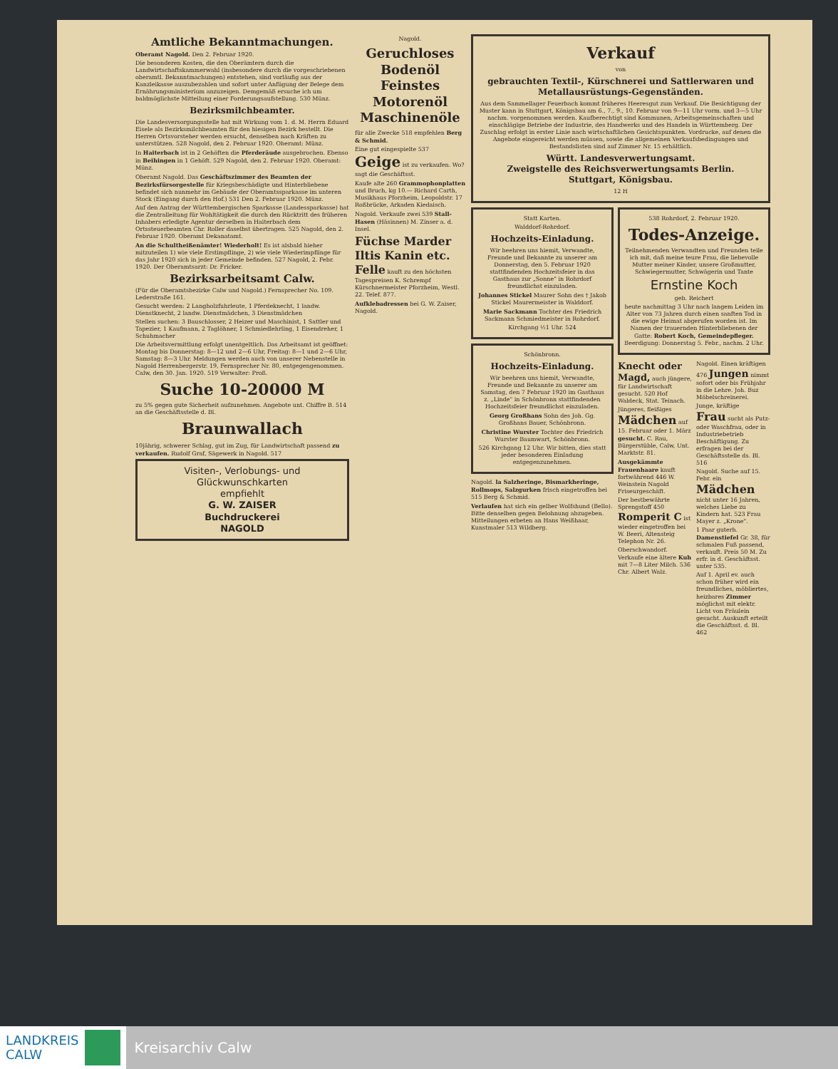Amtliche Bekanntmachungen.
Oberamt Nagold. Den 2. Februar 1920.
Die besonderen Kosten, die den Oberämtern durch die Landwirtschaftskammerwahl (insbesondere durch die vorgeschriebenen oberamtl. Bekanntmachungen) entstehen, sind vorläufig aus der Kanzleikasse auszubezahlen und sofort unter Anfügung der Belege dem Ernährungsministerium anzuzeigen. Demgemäß ersuche ich um baldmöglichste Mitteilung einer Forderungsaufstellung. 530 Münz.
Bezirksmilchbeamter.
Die Landesversorgungsstelle hat mit Wirkung vom 1. d. M. Herrn Eduard Eisele als Bezirksmilchbeamten für den hiesigen Bezirk bestellt. Die Herren Ortsvorsteher werden ersucht, denselben nach Kräften zu unterstützen. 528 Nagold, den 2. Februar 1920. Oberamt: Münz.
In Haiterbach ist in 2 Gehöften die Pferderäude ausgebrochen. Ebenso in Beihingen in 1 Gehöft. 529 Nagold, den 2. Februar 1920. Oberamt: Münz.
Oberamt Nagold. Das Geschäftszimmer des Beamten der Bezirksfürsorgestelle für Kriegsbeschädigte und Hinterbliebene befindet sich nunmehr im Gebäude der Oberamtssparkasse im unteren Stock (Eingang durch den Hof.) 531 Den 2. Februar 1920. Münz.
Auf den Antrag der Württembergischen Sparkasse (Landessparkasse) hat die Zentralleitung für Wohltätigkeit die durch den Rücktritt des früheren Inhabers erledigte Agentur derselben in Haiterbach dem Ortssteuerbeamten Chr. Roller daselbst übertragen. 525 Nagold, den 2. Februar 1920. Oberamt Dekanatamt.
An die Schultheißenämter! Wiederholt! Es ist alsbald hieher mitzuteilen 1) wie viele Erstimpflinge, 2) wie viele Wiederimpflinge für das Jahr 1920 sich in jeder Gemeinde befinden. 527 Nagold, 2. Febr. 1920. Der Oberamtsarzt: Dr. Fricker.
Bezirksarbeitsamt Calw.
(Für die Oberamtsbezirke Calw und Nagold.) Fernsprecher No. 109. Lederstraße 161.
Gesucht werden: 2 Langholzfuhrleute, 1 Pferdeknecht, 1 landw. Dienstknecht, 2 landw. Dienstmädchen, 3 Dienstmädchen
Stellen suchen: 3 Bauschlosser, 2 Heizer und Maschinist, 1 Sattler und Tapezier, 1 Kaufmann, 2 Taglöhner, 1 Schmiedlehrling, 1 Eisendreher, 1 Schuhmacher
Die Arbeitsvermittlung erfolgt unentgeltlich. Das Arbeitsamt ist geöffnet: Montag bis Donnerstag: 8—12 und 2—6 Uhr, Freitag: 8—1 und 2—6 Uhr, Samstag: 8—3 Uhr. Meldungen werden auch von unserer Nebenstelle in Nagold Herrenbergerstr. 19, Fernsprecher Nr. 80, entgegengenommen. Calw, den 30. Jan. 1920. 519 Verwalter: Proß.
Suche 10-20000 M
zu 5% gegen gute Sicherheit aufzunehmen. Angebote unt. Chiffre B. 514 an die Geschäftsstelle d. Bl.
Braunwallach
10jährig, schwerer Schlag, gut im Zug, für Landwirtschaft passend zu verkaufen. Rudolf Graf, Sägewerk in Nagold. 517
Visiten-, Verlobungs- und Glückwunschkarten
empfiehlt
G. W. ZAISER
Buchdruckerei
NAGOLD
Nagold.
Geruchloses Bodenöl Feinstes Motorenöl Maschinenöle
für alle Zwecke 518 empfehlen Berg & Schmid.
Eine gut eingespielte 537 Geige ist zu verkaufen. Wo? sagt die Geschäftsst.
Kaufe alte 260 Grammophonplatten und Bruch, kg 10.— Richard Carth, Musikhaus Pforzheim, Leopoldstr. 17 Roßbrücke, Arkaden Kiedaisch.
Nagold. Verkaufe zwei 539 Stall-Hasen (Häsinnen) M. Zinser a. d. Insel.
Füchse Marder Iltis Kanin etc. Felle kauft zu den höchsten Tagespreisen K. Schrempf Kürschnermeister Pforzheim, Westl. 22. Telef. 877.
Aufklebadressen bei G. W. Zaiser, Nagold.
Verkauf
von
gebrauchten Textil-, Kürschnerei und Sattlerwaren und Metallausrüstungs-Gegenständen.
Aus dem Sammellager Feuerbach kommt früheres Heeresgut zum Verkauf. Die Besichtigung der Muster kann in Stuttgart, Königsbau am 6., 7., 9., 10. Februar von 9—11 Uhr vorm. und 3—5 Uhr nachm. vorgenommen werden. Kaufberechtigt sind Kommunen, Arbeitsgemeinschaften und einschlägige Betriebe der Industrie, des Handwerks und des Handels in Württemberg. Der Zuschlag erfolgt in erster Linie nach wirtschaftlichen Gesichtspunkten. Vordrucke, auf denen die Angebote eingereicht werden müssen, sowie die allgemeinen Verkaufsbedingungen und Bestandslisten sind auf Zimmer Nr. 15 erhältlich.
Württ. Landesverwertungsamt.
Zweigstelle des Reichsverwertungsamts Berlin.
Stuttgart, Königsbau.
12 H
Statt Karten.
Walddorf-Rohrdorf.
Hochzeits-Einladung.
Wir beehren uns hiemit, Verwandte, Freunde und Bekannte zu unserer am Donnerstag, den 5. Februar 1920 stattfindenden Hochzeitsfeier in das Gasthaus zur „Sonne" in Rohrdorf freundlichst einzuladen.
Johannes Stickel Maurer Sohn des † Jakob Stickel Maurermeister in Walddorf.
Marie Sackmann Tochter des Friedrich Sackmann Schmiedmeister in Rohrdorf.
Kirchgang ½1 Uhr. 524
Schönbronn.
Hochzeits-Einladung.
Wir beehren uns hiemit, Verwandte, Freunde und Bekannte zu unserer am Samstag, den 7 Februar 1920 im Gasthaus z. „Linde" in Schönbronn stattfindenden Hochzeitsfeier freundlichst einzuladen.
Georg Großhans Sohn des Joh. Gg. Großhans Bauer, Schönbronn.
Christine Wurster Tochter des Friedrich Wurster Baumwart, Schönbronn.
526 Kirchgang 12 Uhr. Wir bitten, dies statt jeder besonderen Einladung entgegenzunehmen.
Nagold. la Salzheringe, Bismarkheringe, Rollmops, Salzgurken frisch eingetroffen bei 515 Berg & Schmid.
Verlaufen hat sich ein gelber Wolfshund (Bello). Bitte denselben gegen Belohnung abzugeben. Mitteilungen erbeten an Hans Weißhaar, Kunstmaler 513 Wildberg.
538 Rohrdorf, 2. Februar 1920.
Todes-Anzeige.
Teilnehmenden Verwandten und Freunden teile ich mit, daß meine teure Frau, die liebevolle Mutter meiner Kinder, unsere Großmutter, Schwiegermutter, Schwägerin und Tante
Ernstine Koch
geb. Reichert
heute nachmittag 3 Uhr nach langem Leiden im Alter von 73 Jahren durch einen sanften Tod in die ewige Heimat abgerufen worden ist. Im Namen der trauernden Hinterbliebenen der Gatte: Robert Koch, Gemeindepfleger. Beerdigung: Donnerstag 5. Febr., nachm. 2 Uhr.
Knecht oder Magd, auch jüngere, für Landwirtschaft gesucht. 520 Hof Waldeck, Stat. Teinach.
Jüngeres, fleißiges Mädchen auf 15. Februar oder 1. März gesucht. C. Rau, Bürgerstüble, Calw, Unt. Marktstr. 81.
Ausgekämmte Frauenhaare kauft fortwährend 446 W. Weinstein Nagold Friseurgeschäft.
Der bestbewährte Sprengstoff 450 Romperit C ist wieder eingetroffen bei W. Beeri, Altensteig Telephon Nr. 26.
Oberschwandorf. Verkaufe eine ältere Kuh mit 7—8 Liter Milch. 536 Chr. Albert Walz.
Nagold. Einen kräftigen 476 Jungen nimmt sofort oder bis Frühjahr in die Lehre. Joh. Buz Möbelschreinerei.
Junge, kräftige Frau sucht als Putz- oder Waschfrau, oder in Industriebetrieb Beschäftigung. Zu erfragen bei der Geschäftsstelle ds. Bl. 516
Nagold. Suche auf 15. Febr. ein Mädchen nicht unter 16 Jahren, welches Liebe zu Kindern hat. 523 Frau Mayer z. „Krone".
1 Paar guterh. Damenstiefel Gr. 38, für schmalen Fuß passend, verkauft. Preis 50 M. Zu erfr. in d. Geschäftsst. unter 535.
Auf 1. April ev. auch schon früher wird ein freundliches, möbliertes, heizbares Zimmer möglichst mit elektr. Licht von Fräulein gesucht. Auskunft erteilt die Geschäftsst. d. Bl. 462
LANDKREIS
CALW
Kreisarchiv Calw